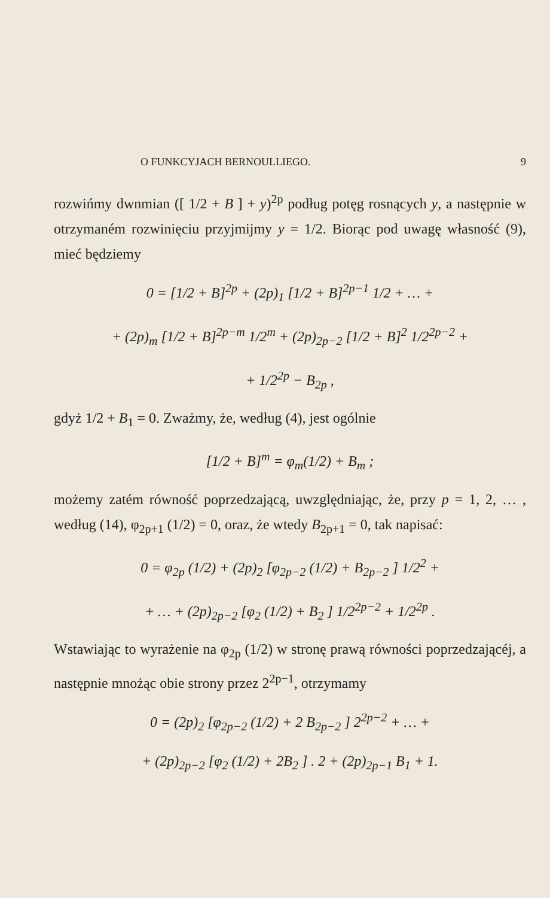O FUNKCYJACH BERNOULLIEGO. 9
rozwińmy dwnmian ([ 1/2 + B ] + y)<sup>2p</sup> podług potęg rosnących y, a następnie w otrzymaném rozwinięciu przyjmijmy y = 1/2. Biorąc pod uwagę własność (9), mieć będziemy
0 = [1/2 + B]<sup>2p</sup> + (2p)<sub>1</sub> [1/2 + B]<sup>2p−1</sup> 1/2 + … +
+ (2p)<sub>m</sub> [1/2 + B]<sup>2p−m</sup> 1/2<sup>m</sup> + (2p)<sub>2p−2</sub> [1/2 + B]<sup>2</sup> 1/2<sup>2p−2</sup> +
+ 1/2<sup>2p</sup> − B<sub>2p</sub> ,
gdyż 1/2 + B<sub>1</sub> = 0. Zważmy, że, według (4), jest ogólnie
[1/2 + B]<sup>m</sup> = φ<sub>m</sub>(1/2) + B<sub>m</sub> ;
możemy zatém równość poprzedzającą, uwzględniając, że, przy p = 1, 2, … , według (14), φ<sub>2p+1</sub> (1/2) = 0, oraz, że wtedy B<sub>2p+1</sub> = 0, tak napisać:
0 = φ<sub>2p</sub> (1/2) + (2p)<sub>2</sub> [φ<sub>2p−2</sub> (1/2) + B<sub>2p−2</sub> ] 1/2<sup>2</sup> +
+ … + (2p)<sub>2p−2</sub> [φ<sub>2</sub> (1/2) + B<sub>2</sub> ] 1/2<sup>2p−2</sup> + 1/2<sup>2p</sup> .
Wstawiając to wyrażenie na φ<sub>2p</sub> (1/2) w stronę prawą równości poprzedzającéj, a następnie mnożąc obie strony przez 2<sup>2p−1</sup>, otrzymamy
0 = (2p)<sub>2</sub> [φ<sub>2p−2</sub> (1/2) + 2 B<sub>2p−2</sub> ] 2<sup>2p−2</sup> + … +
+ (2p)<sub>2p−2</sub> [φ<sub>2</sub> (1/2) + 2B<sub>2</sub> ] . 2 + (2p)<sub>2p−1</sub> B<sub>1</sub> + 1.